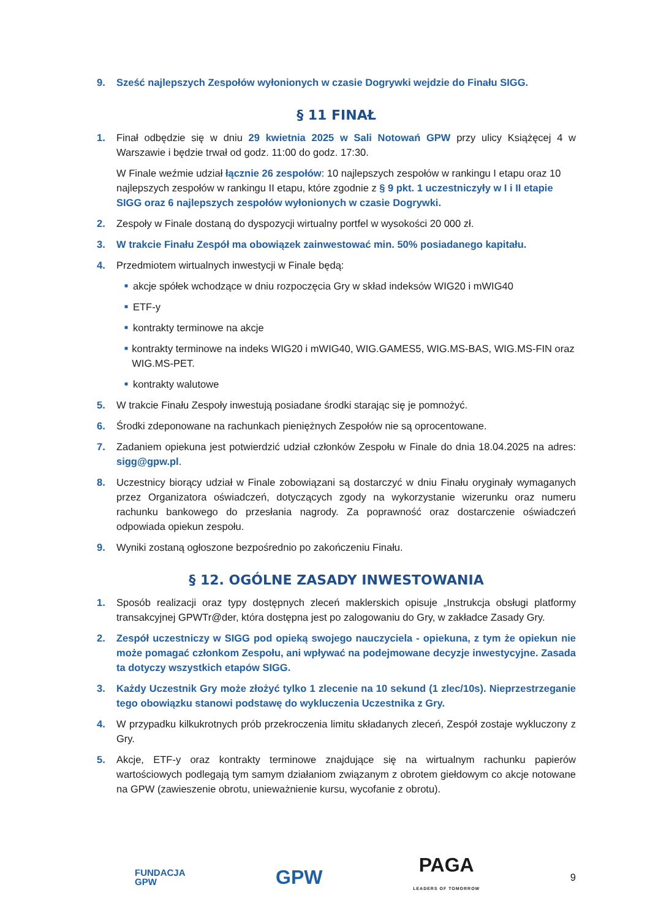9. Sześć najlepszych Zespołów wyłonionych w czasie Dogrywki wejdzie do Finału SIGG.
§ 11 FINAŁ
1. Finał odbędzie się w dniu 29 kwietnia 2025 w Sali Notowań GPW przy ulicy Książęcej 4 w Warszawie i będzie trwał od godz. 11:00 do godz. 17:30.
W Finale weźmie udział łącznie 26 zespołów: 10 najlepszych zespołów w rankingu I etapu oraz 10 najlepszych zespołów w rankingu II etapu, które zgodnie z § 9 pkt. 1 uczestniczyły w I i II etapie SIGG oraz 6 najlepszych zespołów wyłonionych w czasie Dogrywki.
2. Zespoły w Finale dostaną do dyspozycji wirtualny portfel w wysokości 20 000 zł.
3. W trakcie Finału Zespół ma obowiązek zainwestować min. 50% posiadanego kapitału.
4. Przedmiotem wirtualnych inwestycji w Finale będą:
■ akcje spółek wchodzące w dniu rozpoczęcia Gry w skład indeksów WIG20 i mWIG40
■ ETF-y
■ kontrakty terminowe na akcje
■ kontrakty terminowe na indeks WIG20 i mWIG40, WIG.GAMES5, WIG.MS-BAS, WIG.MS-FIN oraz WIG.MS-PET.
■ kontrakty walutowe
5. W trakcie Finału Zespoły inwestują posiadane środki starając się je pomnożyć.
6. Środki zdeponowane na rachunkach pieniężnych Zespołów nie są oprocentowane.
7. Zadaniem opiekuna jest potwierdzić udział członków Zespołu w Finale do dnia 18.04.2025 na adres: sigg@gpw.pl.
8. Uczestnicy biorący udział w Finale zobowiązani są dostarczyć w dniu Finału oryginały wymaganych przez Organizatora oświadczeń, dotyczących zgody na wykorzystanie wizerunku oraz numeru rachunku bankowego do przesłania nagrody. Za poprawność oraz dostarczenie oświadczeń odpowiada opiekun zespołu.
9. Wyniki zostaną ogłoszone bezpośrednio po zakończeniu Finału.
§ 12. OGÓLNE ZASADY INWESTOWANIA
1. Sposób realizacji oraz typy dostępnych zleceń maklerskich opisuje „Instrukcja obsługi platformy transakcyjnej GPWTr@der, która dostępna jest po zalogowaniu do Gry, w zakładce Zasady Gry.
2. Zespół uczestniczy w SIGG pod opieką swojego nauczyciela - opiekuna, z tym że opiekun nie może pomagać członkom Zespołu, ani wpływać na podejmowane decyzje inwestycyjne. Zasada ta dotyczy wszystkich etapów SIGG.
3. Każdy Uczestnik Gry może złożyć tylko 1 zlecenie na 10 sekund (1 zlec/10s). Nieprzestrzeganie tego obowiązku stanowi podstawę do wykluczenia Uczestnika z Gry.
4. W przypadku kilkukrotnych prób przekroczenia limitu składanych zleceń, Zespół zostaje wykluczony z Gry.
5. Akcje, ETF-y oraz kontrakty terminowe znajdujące się na wirtualnym rachunku papierów wartościowych podlegają tym samym działaniom związanym z obrotem giełdowym co akcje notowane na GPW (zawieszenie obrotu, unieważnienie kursu, wycofanie z obrotu).
FUNDACJA
GPW GPW PAGA
LEADERS OF TOMORROW 9